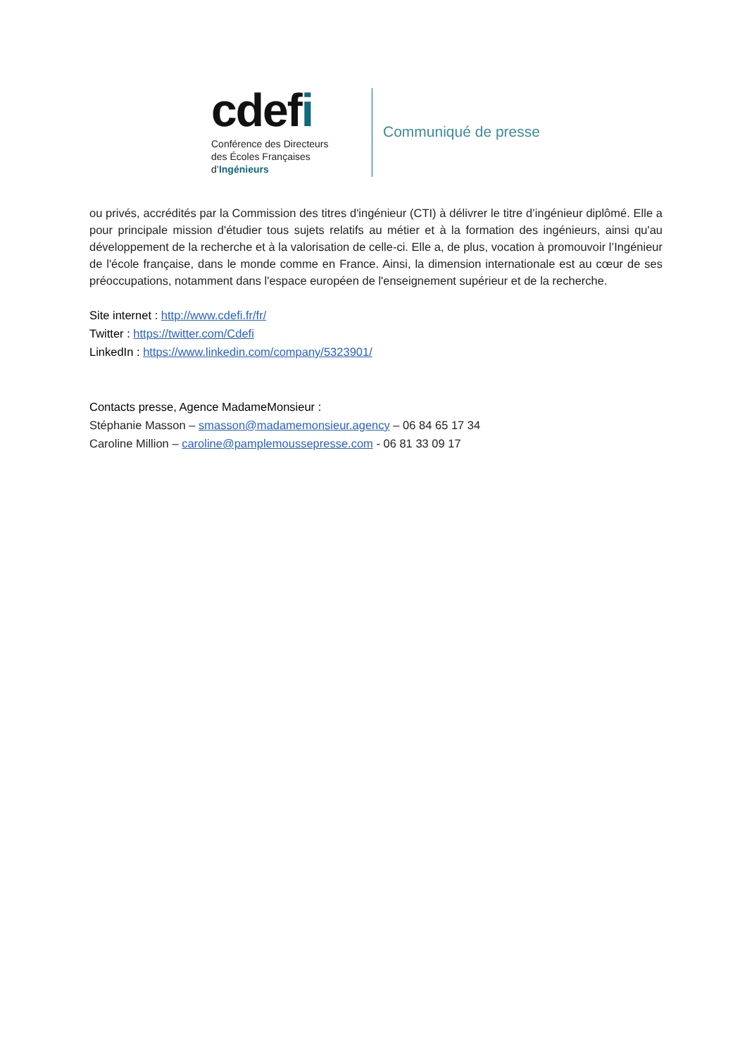cdefi
Conférence des Directeurs
des Écoles Françaises
d’Ingénieurs
Communiqué de presse
ou privés, accrédités par la Commission des titres d'ingénieur (CTI) à délivrer le titre d’ingénieur diplômé. Elle a pour principale mission d'étudier tous sujets relatifs au métier et à la formation des ingénieurs, ainsi qu'au développement de la recherche et à la valorisation de celle-ci. Elle a, de plus, vocation à promouvoir l’Ingénieur de l'école française, dans le monde comme en France. Ainsi, la dimension internationale est au cœur de ses préoccupations, notamment dans l'espace européen de l'enseignement supérieur et de la recherche.
Site internet : http://www.cdefi.fr/fr/
Twitter : https://twitter.com/Cdefi
LinkedIn : https://www.linkedin.com/company/5323901/
Contacts presse, Agence MadameMonsieur :
Stéphanie Masson – smasson@madamemonsieur.agency – 06 84 65 17 34
Caroline Million – caroline@pamplemoussepresse.com - 06 81 33 09 17